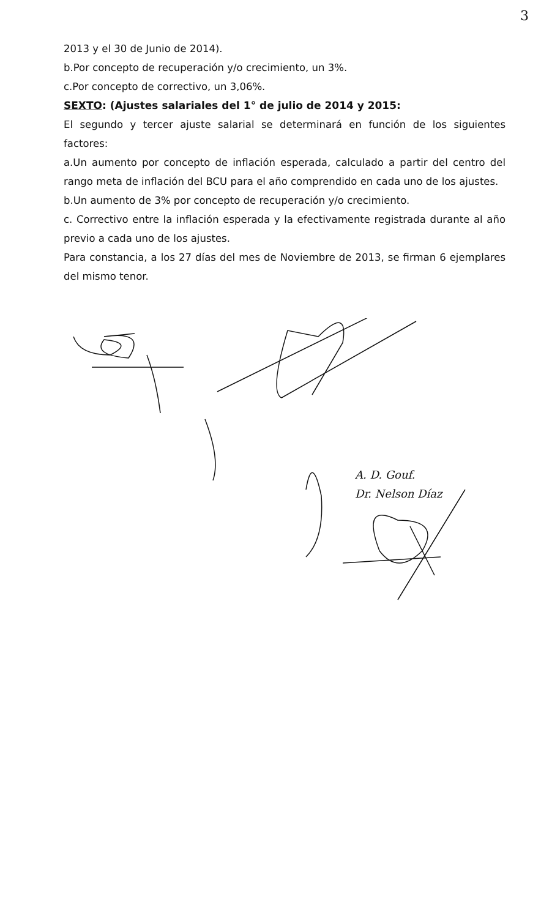3
2013 y el 30 de Junio de 2014).
b.Por concepto de recuperación y/o crecimiento, un 3%.
c.Por concepto de correctivo, un 3,06%.
SEXTO: (Ajustes salariales del 1° de julio de 2014 y 2015:
El segundo y tercer ajuste salarial se determinará en función de los siguientes factores:
a.Un aumento por concepto de inflación esperada, calculado a partir del centro del rango meta de inflación del BCU para el año comprendido en cada uno de los ajustes.
b.Un aumento de 3% por concepto de recuperación y/o crecimiento.
c. Correctivo entre la inflación esperada y la efectivamente registrada durante al año previo a cada uno de los ajustes.
Para constancia, a los 27 días del mes de Noviembre de 2013, se firman 6 ejemplares del mismo tenor.
A. D. Gouf.
Dr. Nelson Díaz